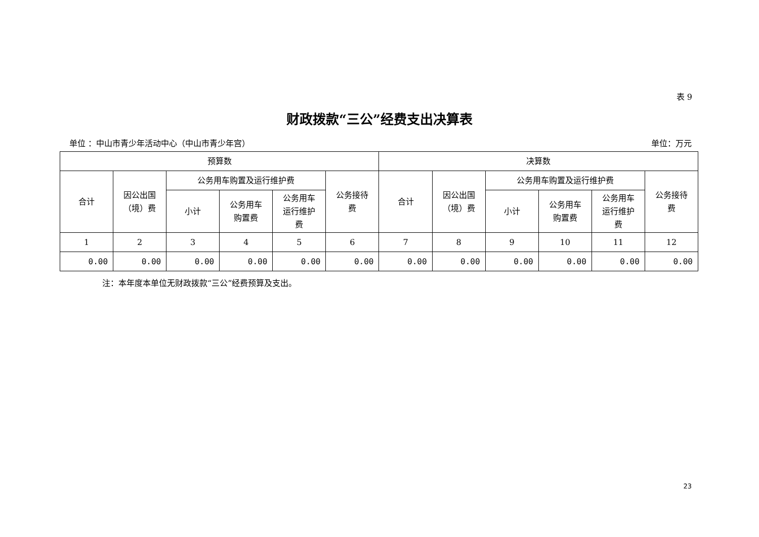表 9
财政拨款“三公”经费支出决算表
单位 ：中山市青少年活动中心（中山市青少年宫） 单位：万元
| 预算数 | | | | | | 决算数 | | | | | |
| --- | --- | --- | --- | --- | --- | --- | --- | --- | --- | --- | --- |
| 合计 | 因公出国 （境）费 | 公务用车购置及运行维护费 | | | 公务接待 费 | 合计 | 因公出国 （境）费 | 公务用车购置及运行维护费 | | | 公务接待 费 |
| | | 小计 | 公务用车 购置费 | 公务用车 运行维护 费 | | | | 小计 | 公务用车 购置费 | 公务用车 运行维护 费 | |
| 1 | 2 | 3 | 4 | 5 | 6 | 7 | 8 | 9 | 10 | 11 | 12 |
| 0.00 | 0.00 | 0.00 | 0.00 | 0.00 | 0.00 | 0.00 | 0.00 | 0.00 | 0.00 | 0.00 | 0.00 |
注：本年度本单位无财政拨款“三公”经费预算及支出。
23